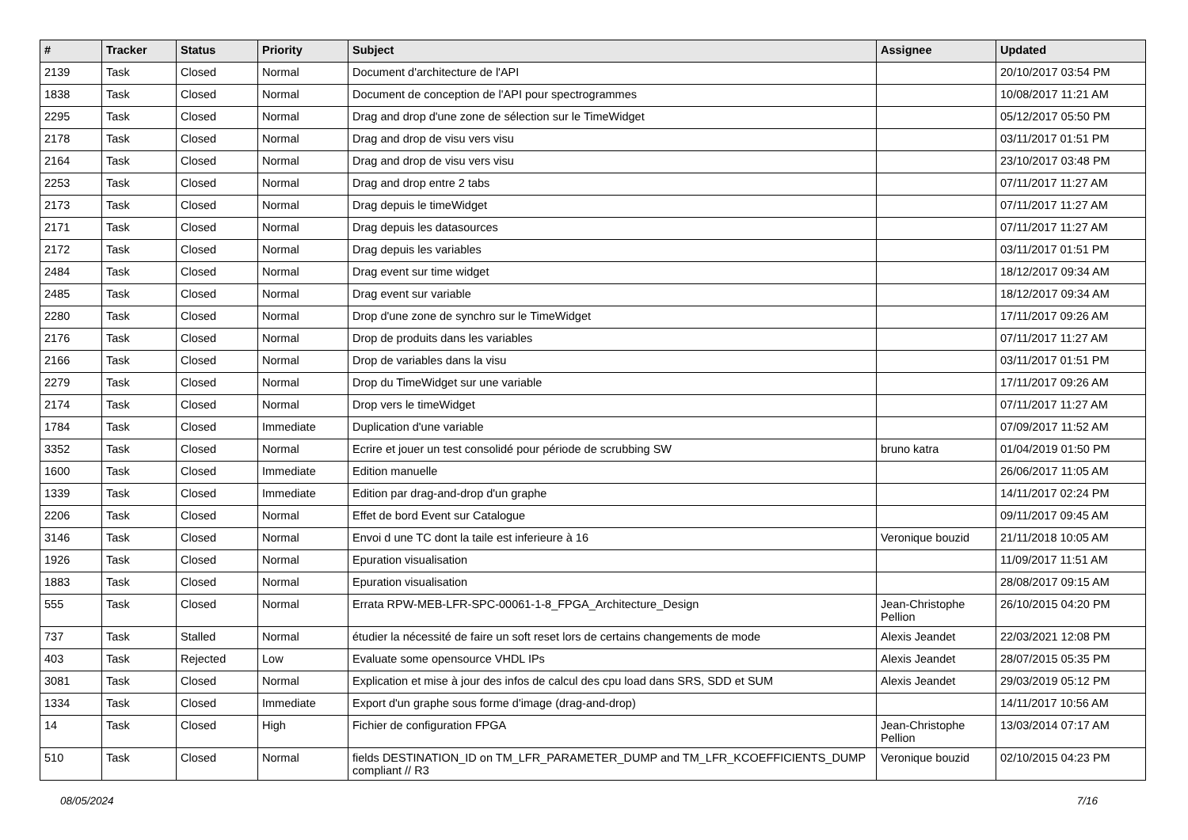| # | Tracker | Status | Priority | Subject | Assignee | Updated |
| --- | --- | --- | --- | --- | --- | --- |
| 2139 | Task | Closed | Normal | Document d'architecture de l'API | | 20/10/2017 03:54 PM |
| 1838 | Task | Closed | Normal | Document de conception de l'API pour spectrogrammes | | 10/08/2017 11:21 AM |
| 2295 | Task | Closed | Normal | Drag and drop d'une zone de sélection sur le TimeWidget | | 05/12/2017 05:50 PM |
| 2178 | Task | Closed | Normal | Drag and drop de visu vers visu | | 03/11/2017 01:51 PM |
| 2164 | Task | Closed | Normal | Drag and drop de visu vers visu | | 23/10/2017 03:48 PM |
| 2253 | Task | Closed | Normal | Drag and drop entre 2 tabs | | 07/11/2017 11:27 AM |
| 2173 | Task | Closed | Normal | Drag depuis le timeWidget | | 07/11/2017 11:27 AM |
| 2171 | Task | Closed | Normal | Drag depuis les datasources | | 07/11/2017 11:27 AM |
| 2172 | Task | Closed | Normal | Drag depuis les variables | | 03/11/2017 01:51 PM |
| 2484 | Task | Closed | Normal | Drag event sur time widget | | 18/12/2017 09:34 AM |
| 2485 | Task | Closed | Normal | Drag event sur variable | | 18/12/2017 09:34 AM |
| 2280 | Task | Closed | Normal | Drop d'une zone de synchro sur le TimeWidget | | 17/11/2017 09:26 AM |
| 2176 | Task | Closed | Normal | Drop de produits dans les variables | | 07/11/2017 11:27 AM |
| 2166 | Task | Closed | Normal | Drop de variables dans la visu | | 03/11/2017 01:51 PM |
| 2279 | Task | Closed | Normal | Drop du TimeWidget sur une variable | | 17/11/2017 09:26 AM |
| 2174 | Task | Closed | Normal | Drop vers le timeWidget | | 07/11/2017 11:27 AM |
| 1784 | Task | Closed | Immediate | Duplication d'une variable | | 07/09/2017 11:52 AM |
| 3352 | Task | Closed | Normal | Ecrire et jouer un test consolidé pour période de scrubbing SW | bruno katra | 01/04/2019 01:50 PM |
| 1600 | Task | Closed | Immediate | Edition manuelle | | 26/06/2017 11:05 AM |
| 1339 | Task | Closed | Immediate | Edition par drag-and-drop d'un graphe | | 14/11/2017 02:24 PM |
| 2206 | Task | Closed | Normal | Effet de bord Event sur Catalogue | | 09/11/2017 09:45 AM |
| 3146 | Task | Closed | Normal | Envoi d une TC dont la taile est inferieure à 16 | Veronique bouzid | 21/11/2018 10:05 AM |
| 1926 | Task | Closed | Normal | Epuration visualisation | | 11/09/2017 11:51 AM |
| 1883 | Task | Closed | Normal | Epuration visualisation | | 28/08/2017 09:15 AM |
| 555 | Task | Closed | Normal | Errata RPW-MEB-LFR-SPC-00061-1-8_FPGA_Architecture_Design | Jean-Christophe Pellion | 26/10/2015 04:20 PM |
| 737 | Task | Stalled | Normal | étudier la nécessité de faire un soft reset lors de certains changements de mode | Alexis Jeandet | 22/03/2021 12:08 PM |
| 403 | Task | Rejected | Low | Evaluate some opensource VHDL IPs | Alexis Jeandet | 28/07/2015 05:35 PM |
| 3081 | Task | Closed | Normal | Explication et mise à jour des infos de calcul des cpu load dans SRS, SDD et SUM | Alexis Jeandet | 29/03/2019 05:12 PM |
| 1334 | Task | Closed | Immediate | Export d'un graphe sous forme d'image (drag-and-drop) | | 14/11/2017 10:56 AM |
| 14 | Task | Closed | High | Fichier de configuration FPGA | Jean-Christophe Pellion | 13/03/2014 07:17 AM |
| 510 | Task | Closed | Normal | fields DESTINATION_ID on TM_LFR_PARAMETER_DUMP and TM_LFR_KCOEFFICIENTS_DUMP compliant // R3 | Veronique bouzid | 02/10/2015 04:23 PM |
08/05/2024 7/16